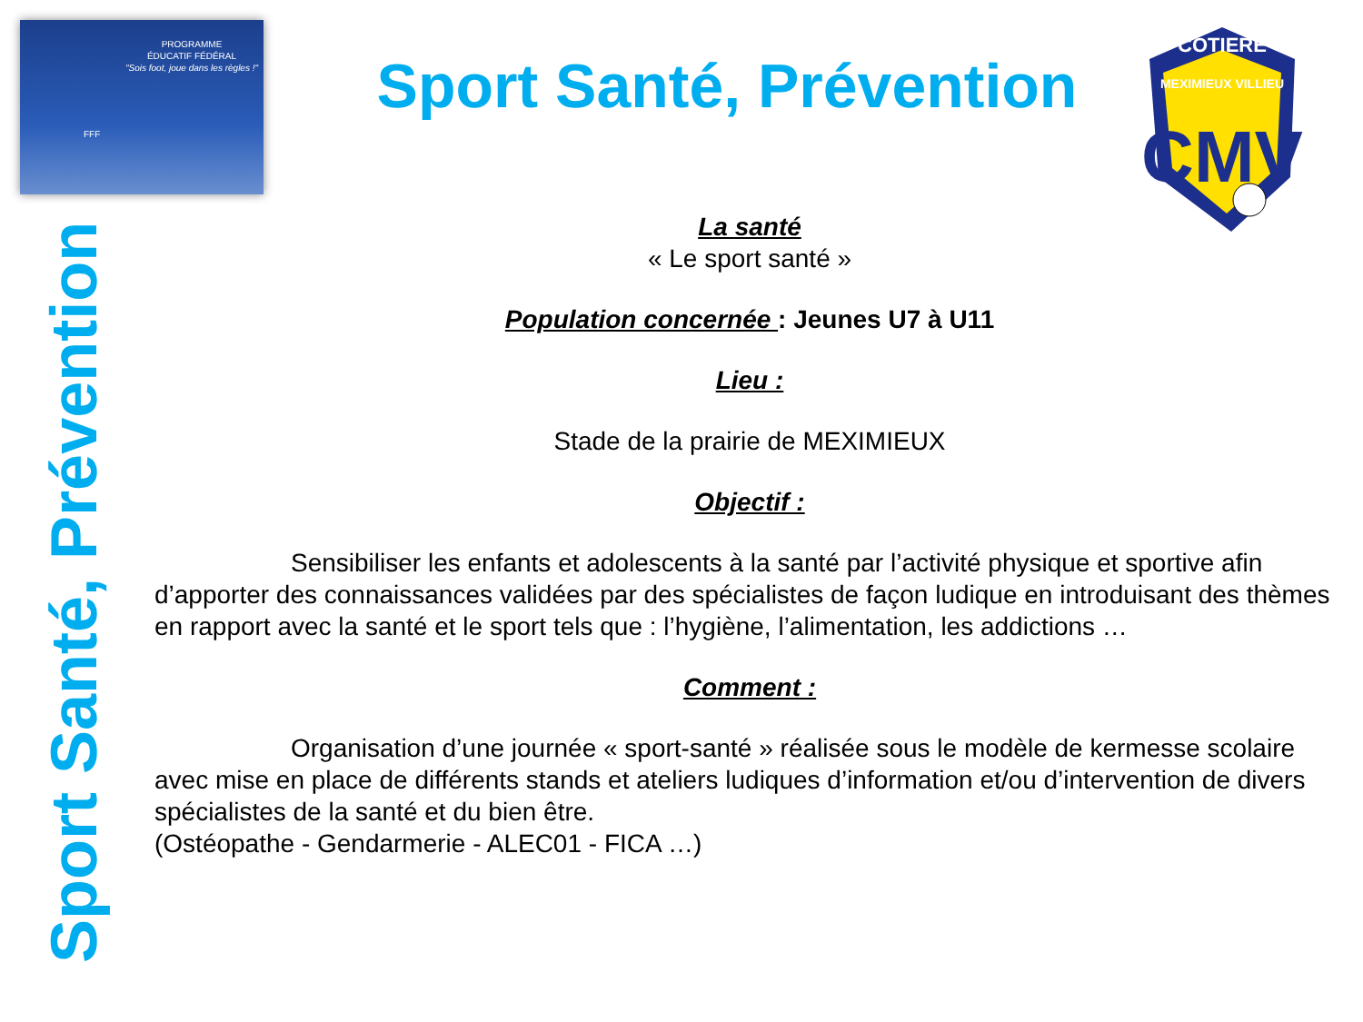PROGRAMME
ÉDUCATIF FÉDÉRAL
"Sois foot, joue dans les règles !"
FFF
COTIERE
MEXIMIEUX VILLIEU
CMV
Sport Santé, Prévention
Sport Santé, Prévention
La santé
« Le sport santé »
Population concernée : Jeunes U7 à U11
Lieu :
Stade de la prairie de MEXIMIEUX
Objectif :
Sensibiliser les enfants et adolescents à la santé par l’activité physique et sportive afin d’apporter des connaissances validées par des spécialistes de façon ludique en introduisant des thèmes en rapport avec la santé et le sport tels que : l’hygiène, l’alimentation, les addictions …
Comment :
Organisation d’une journée « sport-santé » réalisée sous le modèle de kermesse scolaire avec mise en place de différents stands et ateliers ludiques d’information et/ou d’intervention de divers spécialistes de la santé et du bien être.
(Ostéopathe - Gendarmerie - ALEC01 - FICA …)